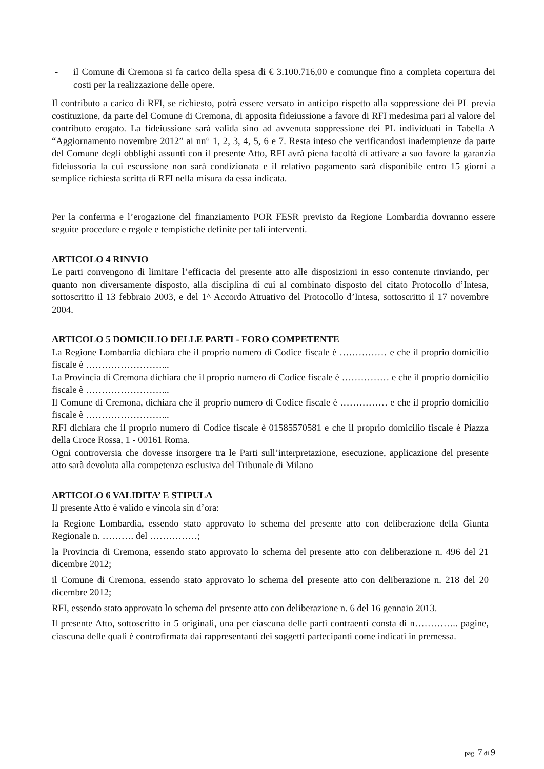- il Comune di Cremona si fa carico della spesa di € 3.100.716,00 e comunque fino a completa copertura dei costi per la realizzazione delle opere.
Il contributo a carico di RFI, se richiesto, potrà essere versato in anticipo rispetto alla soppressione dei PL previa costituzione, da parte del Comune di Cremona, di apposita fideiussione a favore di RFI medesima pari al valore del contributo erogato. La fideiussione sarà valida sino ad avvenuta soppressione dei PL individuati in Tabella A “Aggiornamento novembre 2012” ai nn° 1, 2, 3, 4, 5, 6 e 7. Resta inteso che verificandosi inadempienze da parte del Comune degli obblighi assunti con il presente Atto, RFI avrà piena facoltà di attivare a suo favore la garanzia fideiussoria la cui escussione non sarà condizionata e il relativo pagamento sarà disponibile entro 15 giorni a semplice richiesta scritta di RFI nella misura da essa indicata.
Per la conferma e l’erogazione del finanziamento POR FESR previsto da Regione Lombardia dovranno essere seguite procedure e regole e tempistiche definite per tali interventi.
ARTICOLO 4 RINVIO
Le parti convengono di limitare l’efficacia del presente atto alle disposizioni in esso contenute rinviando, per quanto non diversamente disposto, alla disciplina di cui al combinato disposto del citato Protocollo d’Intesa, sottoscritto il 13 febbraio 2003, e del 1^ Accordo Attuativo del Protocollo d’Intesa, sottoscritto il 17 novembre 2004.
ARTICOLO 5 DOMICILIO DELLE PARTI - FORO COMPETENTE
La Regione Lombardia dichiara che il proprio numero di Codice fiscale è …………… e che il proprio domicilio fiscale è ……………………...
La Provincia di Cremona dichiara che il proprio numero di Codice fiscale è …………… e che il proprio domicilio fiscale è ……………………...
Il Comune di Cremona, dichiara che il proprio numero di Codice fiscale è …………… e che il proprio domicilio fiscale è ……………………...
RFI dichiara che il proprio numero di Codice fiscale è 01585570581 e che il proprio domicilio fiscale è Piazza della Croce Rossa, 1 - 00161 Roma.
Ogni controversia che dovesse insorgere tra le Parti sull’interpretazione, esecuzione, applicazione del presente atto sarà devoluta alla competenza esclusiva del Tribunale di Milano
ARTICOLO 6 VALIDITA’ E STIPULA
Il presente Atto è valido e vincola sin d’ora:
la Regione Lombardia, essendo stato approvato lo schema del presente atto con deliberazione della Giunta Regionale n. ………. del ……………;
la Provincia di Cremona, essendo stato approvato lo schema del presente atto con deliberazione n. 496 del 21 dicembre 2012;
il Comune di Cremona, essendo stato approvato lo schema del presente atto con deliberazione n. 218 del 20 dicembre 2012;
RFI, essendo stato approvato lo schema del presente atto con deliberazione n. 6 del 16 gennaio 2013.
Il presente Atto, sottoscritto in 5 originali, una per ciascuna delle parti contraenti consta di n………….. pagine, ciascuna delle quali è controfirmata dai rappresentanti dei soggetti partecipanti come indicati in premessa.
pag. 7 di 9